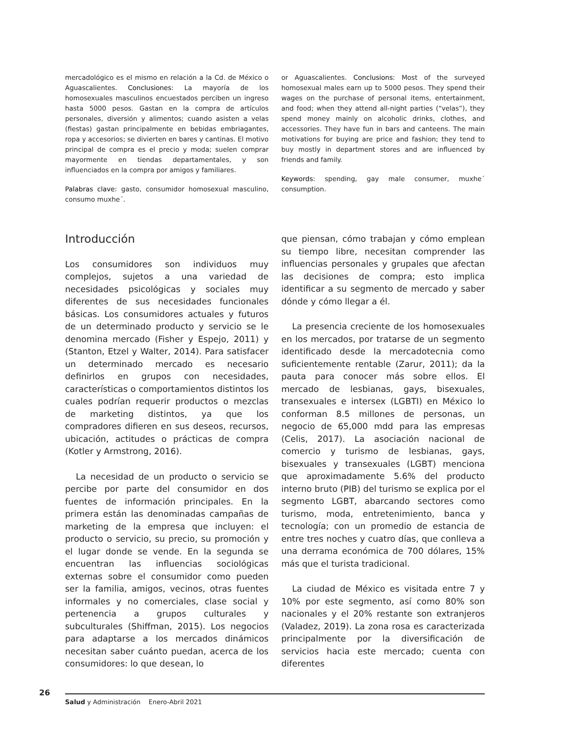mercadológico es el mismo en relación a la Cd. de México o Aguascalientes. Conclusiones: La mayoría de los homosexuales masculinos encuestados perciben un ingreso hasta 5000 pesos. Gastan en la compra de artículos personales, diversión y alimentos; cuando asisten a velas (fiestas) gastan principalmente en bebidas embriagantes, ropa y accesorios; se divierten en bares y cantinas. El motivo principal de compra es el precio y moda; suelen comprar mayormente en tiendas departamentales, y son influenciados en la compra por amigos y familiares.
Palabras clave: gasto, consumidor homosexual masculino, consumo muxhe´.
or Aguascalientes. Conclusions: Most of the surveyed homosexual males earn up to 5000 pesos. They spend their wages on the purchase of personal items, entertainment, and food; when they attend all-night parties (“velas”), they spend money mainly on alcoholic drinks, clothes, and accessories. They have fun in bars and canteens. The main motivations for buying are price and fashion; they tend to buy mostly in department stores and are influenced by friends and family.
Keywords: spending, gay male consumer, muxhe´ consumption.
Introducción
Los consumidores son individuos muy complejos, sujetos a una variedad de necesidades psicológicas y sociales muy diferentes de sus necesidades funcionales básicas. Los consumidores actuales y futuros de un determinado producto y servicio se le denomina mercado (Fisher y Espejo, 2011) y (Stanton, Etzel y Walter, 2014). Para satisfacer un determinado mercado es necesario definirlos en grupos con necesidades, características o comportamientos distintos los cuales podrían requerir productos o mezclas de marketing distintos, ya que los compradores difieren en sus deseos, recursos, ubicación, actitudes o prácticas de compra (Kotler y Armstrong, 2016).
La necesidad de un producto o servicio se percibe por parte del consumidor en dos fuentes de información principales. En la primera están las denominadas campañas de marketing de la empresa que incluyen: el producto o servicio, su precio, su promoción y el lugar donde se vende. En la segunda se encuentran las influencias sociológicas externas sobre el consumidor como pueden ser la familia, amigos, vecinos, otras fuentes informales y no comerciales, clase social y pertenencia a grupos culturales y subculturales (Shiffman, 2015). Los negocios para adaptarse a los mercados dinámicos necesitan saber cuánto puedan, acerca de los consumidores: lo que desean, lo
que piensan, cómo trabajan y cómo emplean su tiempo libre, necesitan comprender las influencias personales y grupales que afectan las decisiones de compra; esto implica identificar a su segmento de mercado y saber dónde y cómo llegar a él.
La presencia creciente de los homosexuales en los mercados, por tratarse de un segmento identificado desde la mercadotecnia como suficientemente rentable (Zarur, 2011); da la pauta para conocer más sobre ellos. El mercado de lesbianas, gays, bisexuales, transexuales e intersex (LGBTI) en México lo conforman 8.5 millones de personas, un negocio de 65,000 mdd para las empresas (Celis, 2017). La asociación nacional de comercio y turismo de lesbianas, gays, bisexuales y transexuales (LGBT) menciona que aproximadamente 5.6% del producto interno bruto (PIB) del turismo se explica por el segmento LGBT, abarcando sectores como turismo, moda, entretenimiento, banca y tecnología; con un promedio de estancia de entre tres noches y cuatro días, que conlleva a una derrama económica de 700 dólares, 15% más que el turista tradicional.
La ciudad de México es visitada entre 7 y 10% por este segmento, así como 80% son nacionales y el 20% restante son extranjeros (Valadez, 2019). La zona rosa es caracterizada principalmente por la diversificación de servicios hacia este mercado; cuenta con diferentes
26
Salud y Administración Enero-Abril 2021